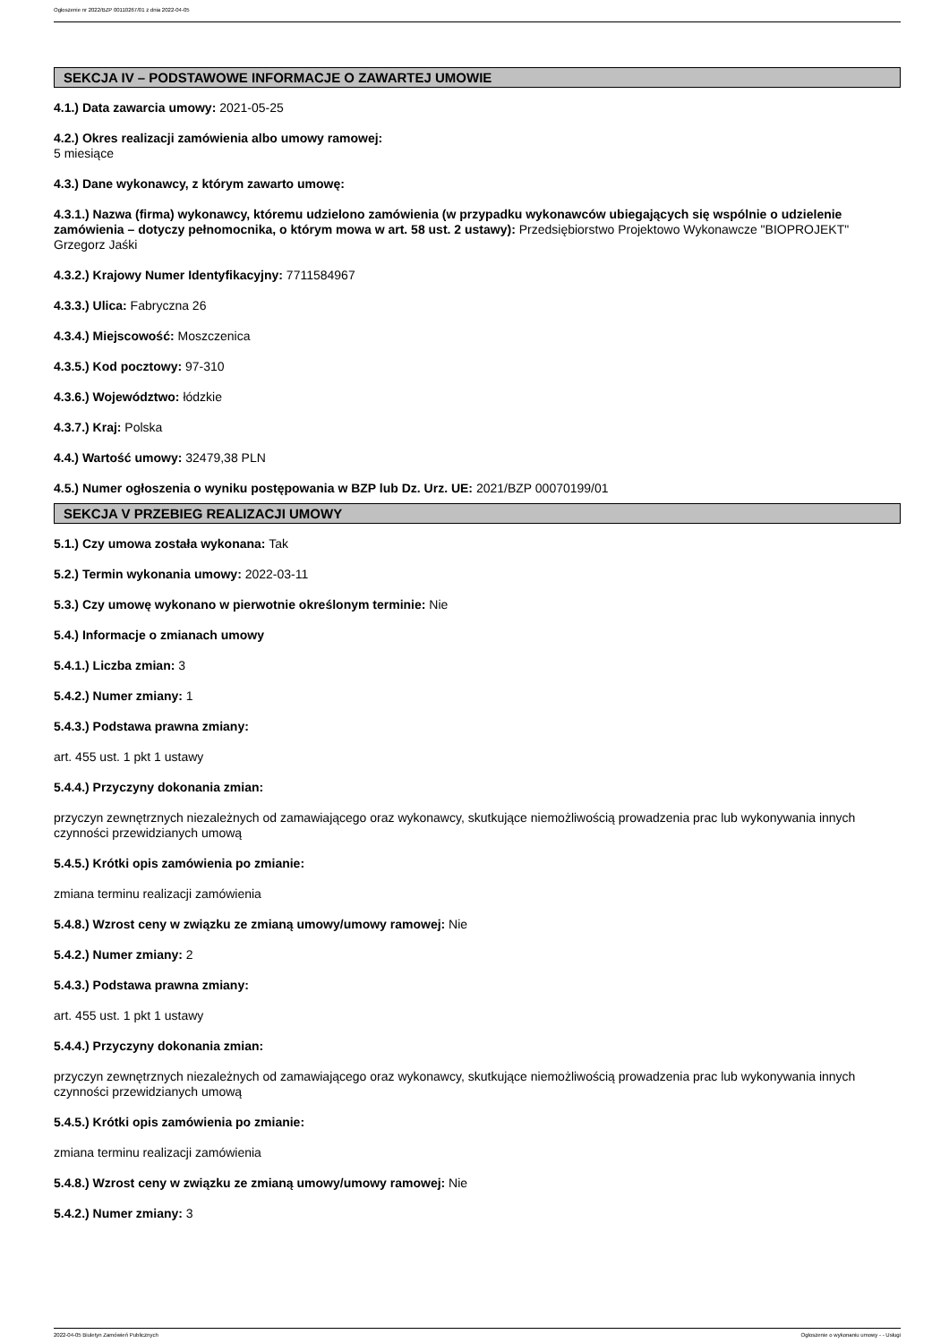Ogłoszenie nr 2022/BZP 00110267/01 z dnia 2022-04-05
SEKCJA IV – PODSTAWOWE INFORMACJE O ZAWARTEJ UMOWIE
4.1.) Data zawarcia umowy: 2021-05-25
4.2.) Okres realizacji zamówienia albo umowy ramowej:
5 miesiące
4.3.) Dane wykonawcy, z którym zawarto umowę:
4.3.1.) Nazwa (firma) wykonawcy, któremu udzielono zamówienia (w przypadku wykonawców ubiegających się wspólnie o udzielenie zamówienia – dotyczy pełnomocnika, o którym mowa w art. 58 ust. 2 ustawy): Przedsiębiorstwo Projektowo Wykonawcze "BIOPROJEKT" Grzegorz Jaśki
4.3.2.) Krajowy Numer Identyfikacyjny: 7711584967
4.3.3.) Ulica: Fabryczna 26
4.3.4.) Miejscowość: Moszczenica
4.3.5.) Kod pocztowy: 97-310
4.3.6.) Województwo: łódzkie
4.3.7.) Kraj: Polska
4.4.) Wartość umowy: 32479,38 PLN
4.5.) Numer ogłoszenia o wyniku postępowania w BZP lub Dz. Urz. UE: 2021/BZP 00070199/01
SEKCJA V PRZEBIEG REALIZACJI UMOWY
5.1.) Czy umowa została wykonana: Tak
5.2.) Termin wykonania umowy: 2022-03-11
5.3.) Czy umowę wykonano w pierwotnie określonym terminie: Nie
5.4.) Informacje o zmianach umowy
5.4.1.) Liczba zmian: 3
5.4.2.) Numer zmiany: 1
5.4.3.) Podstawa prawna zmiany:
art. 455 ust. 1 pkt 1 ustawy
5.4.4.) Przyczyny dokonania zmian:
przyczyn zewnętrznych niezależnych od zamawiającego oraz wykonawcy, skutkujące niemożliwością prowadzenia prac lub wykonywania innych czynności przewidzianych umową
5.4.5.) Krótki opis zamówienia po zmianie:
zmiana terminu realizacji zamówienia
5.4.8.) Wzrost ceny w związku ze zmianą umowy/umowy ramowej: Nie
5.4.2.) Numer zmiany: 2
5.4.3.) Podstawa prawna zmiany:
art. 455 ust. 1 pkt 1 ustawy
5.4.4.) Przyczyny dokonania zmian:
przyczyn zewnętrznych niezależnych od zamawiającego oraz wykonawcy, skutkujące niemożliwością prowadzenia prac lub wykonywania innych czynności przewidzianych umową
5.4.5.) Krótki opis zamówienia po zmianie:
zmiana terminu realizacji zamówienia
5.4.8.) Wzrost ceny w związku ze zmianą umowy/umowy ramowej: Nie
5.4.2.) Numer zmiany: 3
2022-04-05 Biuletyn Zamówień Publicznych Ogłoszenie o wykonaniu umowy - - Usługi